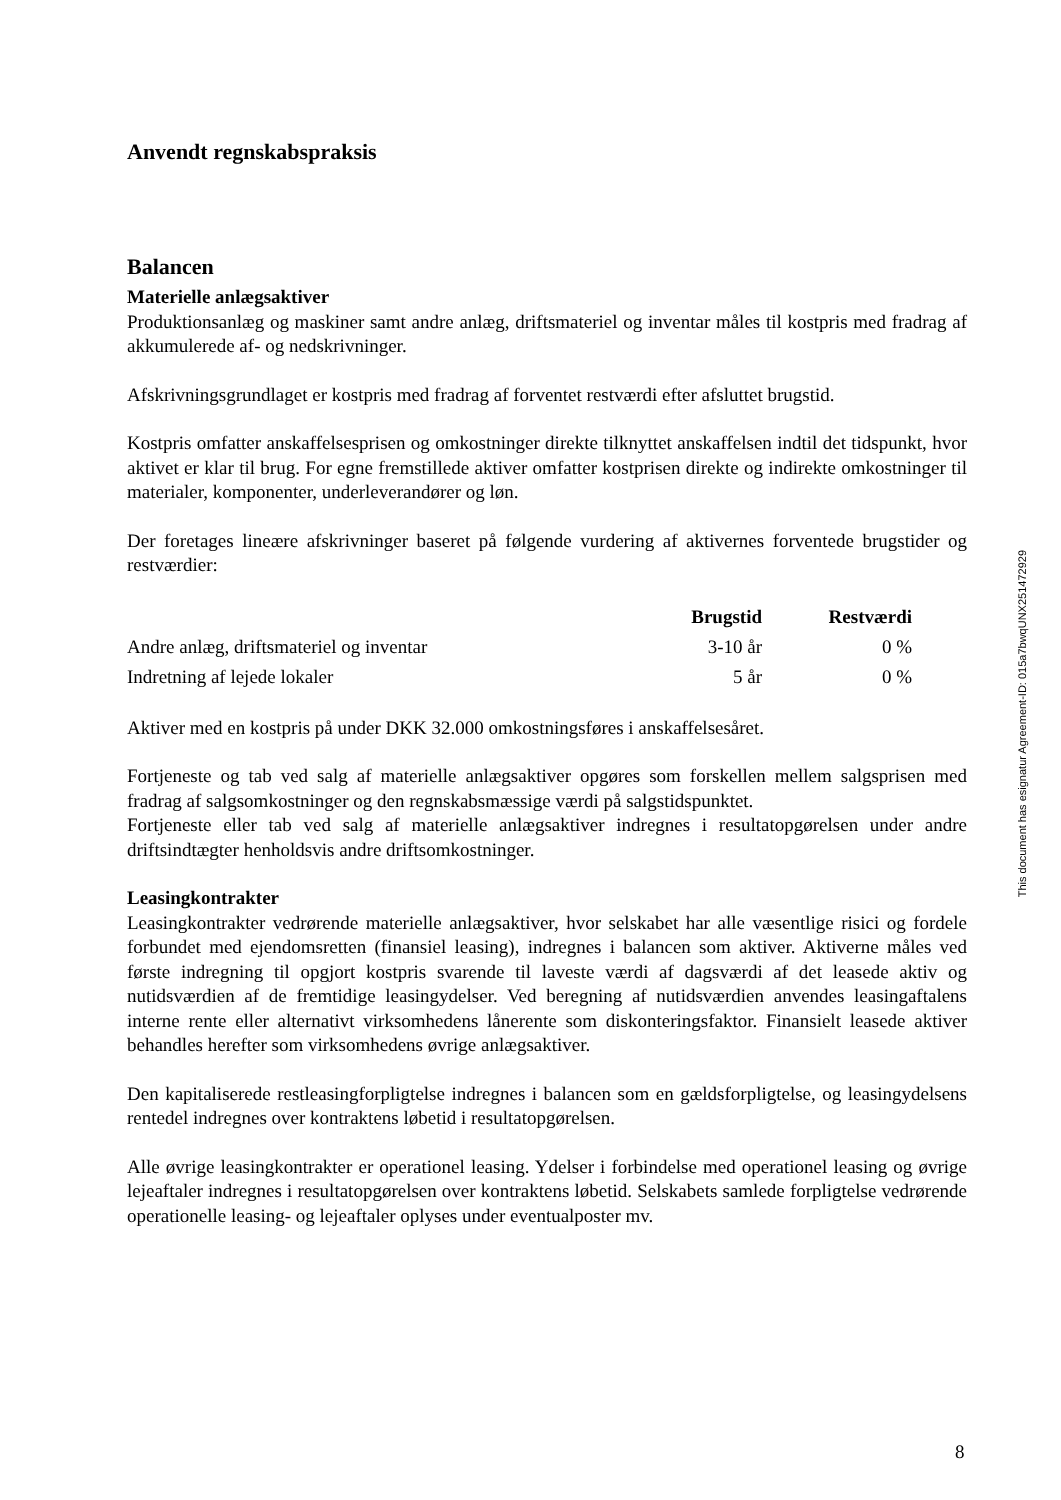Anvendt regnskabspraksis
Balancen
Materielle anlægsaktiver
Produktionsanlæg og maskiner samt andre anlæg, driftsmateriel og inventar måles til kostpris med fradrag af akkumulerede af- og nedskrivninger.
Afskrivningsgrundlaget er kostpris med fradrag af forventet restværdi efter afsluttet brugstid.
Kostpris omfatter anskaffelsesprisen og omkostninger direkte tilknyttet anskaffelsen indtil det tidspunkt, hvor aktivet er klar til brug. For egne fremstillede aktiver omfatter kostprisen direkte og indirekte omkostninger til materialer, komponenter, underleverandører og løn.
Der foretages lineære afskrivninger baseret på følgende vurdering af aktivernes forventede brugstider og restværdier:
| | Brugstid | Restværdi |
| --- | --- | --- |
| Andre anlæg, driftsmateriel og inventar | 3-10 år | 0 % |
| Indretning af lejede lokaler | 5 år | 0 % |
Aktiver med en kostpris på under DKK 32.000 omkostningsføres i anskaffelsesåret.
Fortjeneste og tab ved salg af materielle anlægsaktiver opgøres som forskellen mellem salgsprisen med fradrag af salgsomkostninger og den regnskabsmæssige værdi på salgstidspunktet.
Fortjeneste eller tab ved salg af materielle anlægsaktiver indregnes i resultatopgørelsen under andre driftsindtægter henholdsvis andre driftsomkostninger.
Leasingkontrakter
Leasingkontrakter vedrørende materielle anlægsaktiver, hvor selskabet har alle væsentlige risici og fordele forbundet med ejendomsretten (finansiel leasing), indregnes i balancen som aktiver. Aktiverne måles ved første indregning til opgjort kostpris svarende til laveste værdi af dagsværdi af det leasede aktiv og nutidsværdien af de fremtidige leasingydelser. Ved beregning af nutidsværdien anvendes leasingaftalens interne rente eller alternativt virksomhedens lånerente som diskonteringsfaktor. Finansielt leasede aktiver behandles herefter som virksomhedens øvrige anlægsaktiver.
Den kapitaliserede restleasingforpligtelse indregnes i balancen som en gældsforpligtelse, og leasingydelsens rentedel indregnes over kontraktens løbetid i resultatopgørelsen.
Alle øvrige leasingkontrakter er operationel leasing. Ydelser i forbindelse med operationel leasing og øvrige lejeaftaler indregnes i resultatopgørelsen over kontraktens løbetid. Selskabets samlede forpligtelse vedrørende operationelle leasing- og lejeaftaler oplyses under eventualposter mv.
This document has esignatur Agreement-ID: 015a7bwqUNX251472929
8